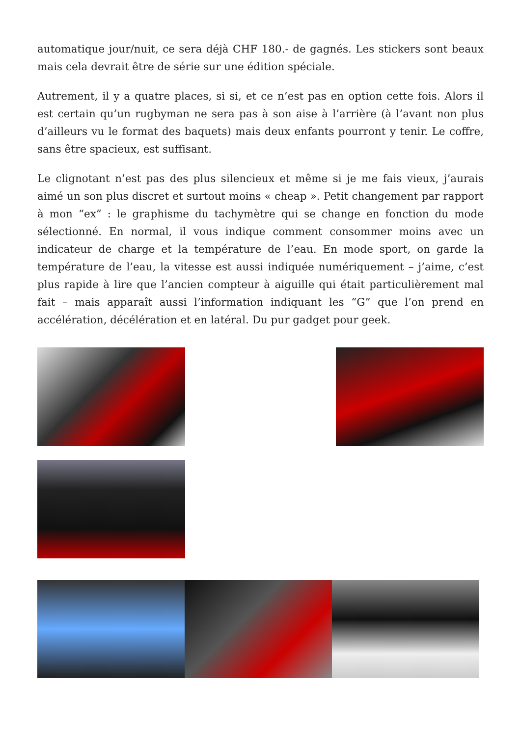automatique jour/nuit, ce sera déjà CHF 180.- de gagnés. Les stickers sont beaux mais cela devrait être de série sur une édition spéciale.
Autrement, il y a quatre places, si si, et ce n’est pas en option cette fois. Alors il est certain qu’un rugbyman ne sera pas à son aise à l’arrière (à l’avant non plus d’ailleurs vu le format des baquets) mais deux enfants pourront y tenir. Le coffre, sans être spacieux, est suffisant.
Le clignotant n’est pas des plus silencieux et même si je me fais vieux, j’aurais aimé un son plus discret et surtout moins « cheap ». Petit changement par rapport à mon “ex” : le graphisme du tachymètre qui se change en fonction du mode sélectionné. En normal, il vous indique comment consommer moins avec un indicateur de charge et la température de l’eau. En mode sport, on garde la température de l’eau, la vitesse est aussi indiquée numériquement – j’aime, c’est plus rapide à lire que l’ancien compteur à aiguille qui était particulièrement mal fait – mais apparaît aussi l’information indiquant les “G” que l’on prend en accélération, décélération et en latéral. Du pur gadget pour geek.